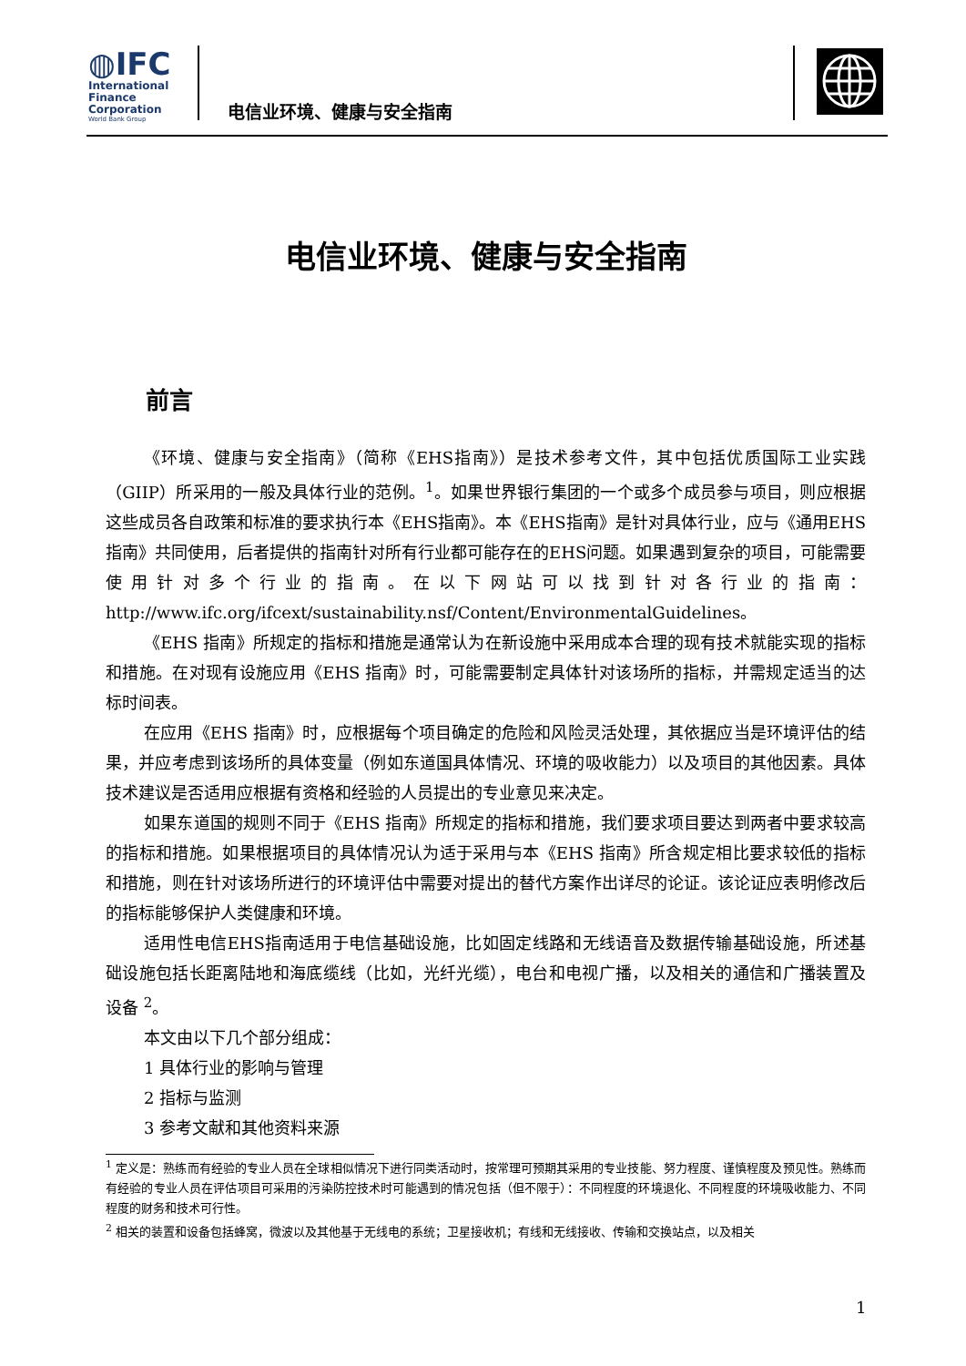◍IFC
International
Finance
Corporation
World Bank Group
电信业环境、健康与安全指南
电信业环境、健康与安全指南
前言
《环境、健康与安全指南》（简称《EHS指南》）是技术参考文件，其中包括优质国际工业实践（GIIP）所采用的一般及具体行业的范例。<sup>1</sup>。如果世界银行集团的一个或多个成员参与项目，则应根据这些成员各自政策和标准的要求执行本《EHS指南》。本《EHS指南》是针对具体行业，应与《通用EHS指南》共同使用，后者提供的指南针对所有行业都可能存在的EHS问题。如果遇到复杂的项目，可能需要使用针对多个行业的指南。在以下网站可以找到针对各行业的指南：http://www.ifc.org/ifcext/sustainability.nsf/Content/EnvironmentalGuidelines。
《EHS 指南》所规定的指标和措施是通常认为在新设施中采用成本合理的现有技术就能实现的指标和措施。在对现有设施应用《EHS 指南》时，可能需要制定具体针对该场所的指标，并需规定适当的达标时间表。
在应用《EHS 指南》时，应根据每个项目确定的危险和风险灵活处理，其依据应当是环境评估的结果，并应考虑到该场所的具体变量（例如东道国具体情况、环境的吸收能力）以及项目的其他因素。具体技术建议是否适用应根据有资格和经验的人员提出的专业意见来决定。
如果东道国的规则不同于《EHS 指南》所规定的指标和措施，我们要求项目要达到两者中要求较高的指标和措施。如果根据项目的具体情况认为适于采用与本《EHS 指南》所含规定相比要求较低的指标和措施，则在针对该场所进行的环境评估中需要对提出的替代方案作出详尽的论证。该论证应表明修改后的指标能够保护人类健康和环境。
适用性电信EHS指南适用于电信基础设施，比如固定线路和无线语音及数据传输基础设施，所述基础设施包括长距离陆地和海底缆线（比如，光纤光缆），电台和电视广播，以及相关的通信和广播装置及设备 <sup>2</sup>。
本文由以下几个部分组成：
1 具体行业的影响与管理
2 指标与监测
3 参考文献和其他资料来源
<sup>1</sup> 定义是：熟练而有经验的专业人员在全球相似情况下进行同类活动时，按常理可预期其采用的专业技能、努力程度、谨慎程度及预见性。熟练而有经验的专业人员在评估项目可采用的污染防控技术时可能遇到的情况包括（但不限于）：不同程度的环境退化、不同程度的环境吸收能力、不同程度的财务和技术可行性。
<sup>2</sup> 相关的装置和设备包括蜂窝，微波以及其他基于无线电的系统；卫星接收机；有线和无线接收、传输和交换站点，以及相关
1